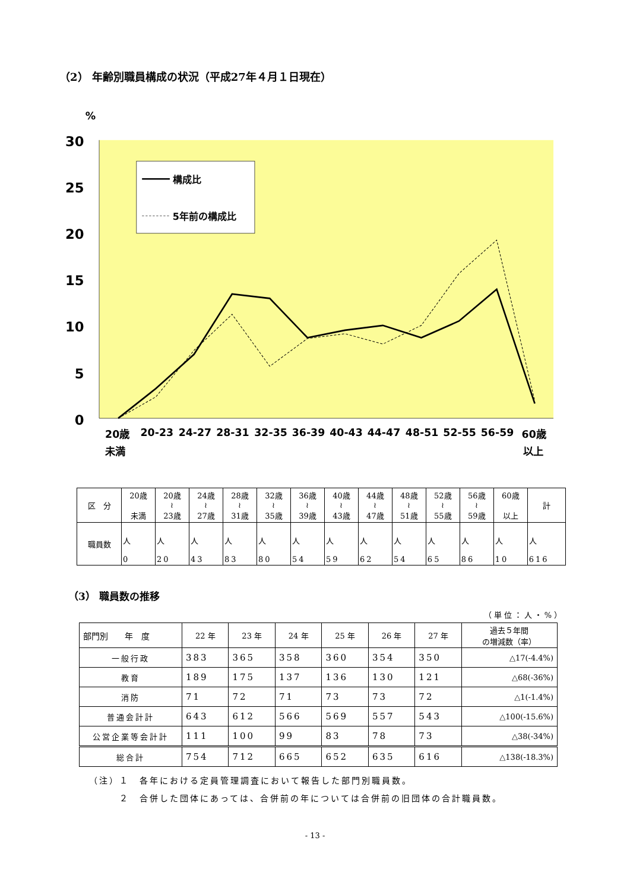（2） 年齢別職員構成の状況（平成27年４月１日現在）
%
30
25
20
15
10
5
0
構成比
5年前の構成比
20歳
未満
20-23
24-27
28-31
32-35
36-39
40-43
44-47
48-51
52-55
56-59
60歳
以上
| 区 分 | 20歳 未満 | 20歳 ≀ 23歳 | 24歳 ≀ 27歳 | 28歳 ≀ 31歳 | 32歳 ≀ 35歳 | 36歳 ≀ 39歳 | 40歳 ≀ 43歳 | 44歳 ≀ 47歳 | 48歳 ≀ 51歳 | 52歳 ≀ 55歳 | 56歳 ≀ 59歳 | 60歳 以上 | 計 |
| 職員数 | 人 0 | 人 20 | 人 43 | 人 83 | 人 80 | 人 54 | 人 59 | 人 62 | 人 54 | 人 65 | 人 86 | 人 10 | 人 616 |
（3） 職員数の推移
（単位：人・%）
| 部門別 年 度 | 22 年 | 23 年 | 24 年 | 25 年 | 26 年 | 27 年 | 過去５年間 の増減数（率） |
| --- | --- | --- | --- | --- | --- | --- | --- |
| 一般行政 | 383 | 365 | 358 | 360 | 354 | 350 | △17(-4.4%) |
| 教育 | 189 | 175 | 137 | 136 | 130 | 121 | △68(-36%) |
| 消防 | 71 | 72 | 71 | 73 | 73 | 72 | △1(-1.4%) |
| 普通会計計 | 643 | 612 | 566 | 569 | 557 | 543 | △100(-15.6%) |
| 公営企業等会計計 | 111 | 100 | 99 | 83 | 78 | 73 | △38(-34%) |
| 総合計 | 754 | 712 | 665 | 652 | 635 | 616 | △138(-18.3%) |
（注）１　各年における定員管理調査において報告した部門別職員数。
　　　２　合併した団体にあっては、合併前の年については合併前の旧団体の合計職員数。
- 13 -